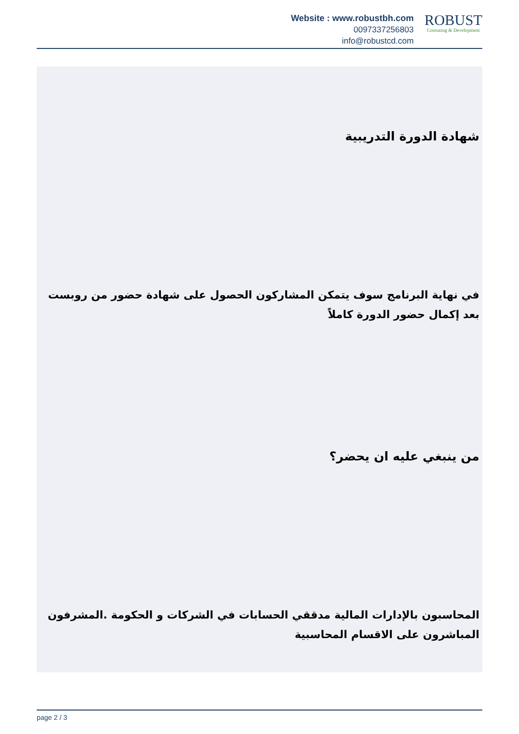Website : www.robustbh.com
0097337256803
info@robustcd.com
ROBUST
Consuting & Development
شهادة الدورة التدريبية
في نهاية البرنامج سوف يتمكن المشاركون الحصول على شهادة حضور من روبست بعد إكمال حضور الدورة كاملاً
من ينبغي عليه ان يحضر؟
المحاسبون بالإدارات المالية مدققي الحسابات في الشركات و الحكومة .المشرفون المباشرون على الاقسام المحاسبية
page 2 / 3